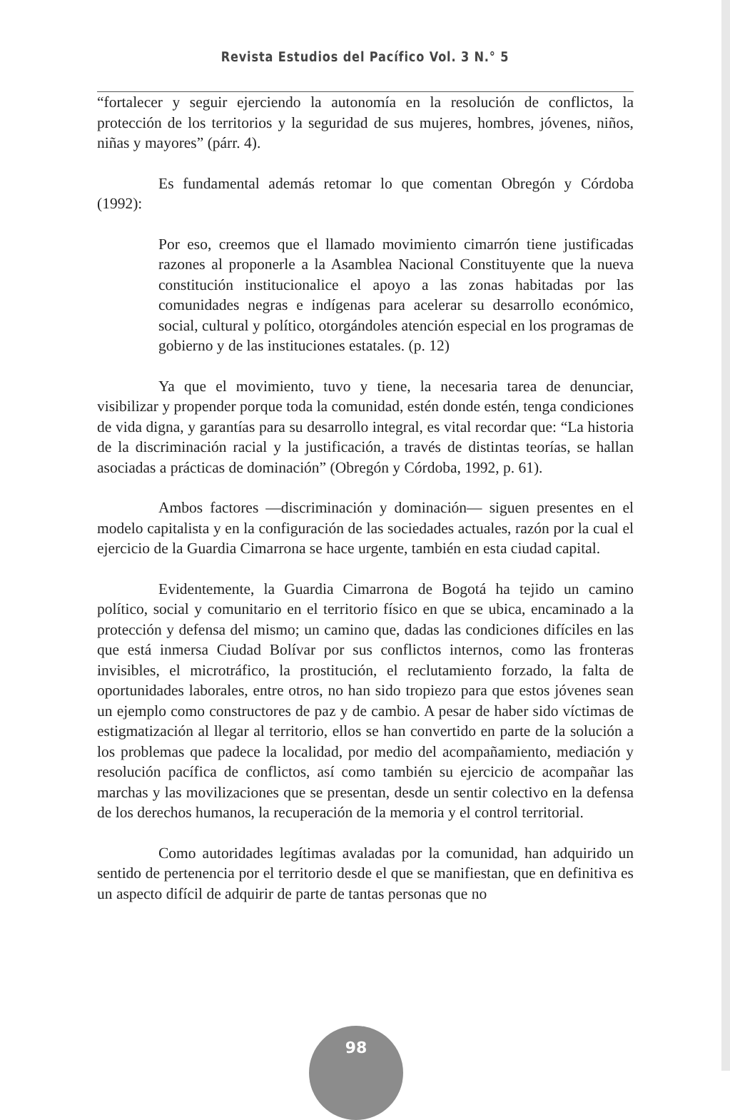Revista Estudios del Pacífico Vol. 3 N.° 5
“fortalecer y seguir ejerciendo la autonomía en la resolución de conflictos, la protección de los territorios y la seguridad de sus mujeres, hombres, jóvenes, niños, niñas y mayores” (párr. 4).
Es fundamental además retomar lo que comentan Obregón y Córdoba (1992):
Por eso, creemos que el llamado movimiento cimarrón tiene justificadas razones al proponerle a la Asamblea Nacional Constituyente que la nueva constitución institucionalice el apoyo a las zonas habitadas por las comunidades negras e indígenas para acelerar su desarrollo económico, social, cultural y político, otorgándoles atención especial en los programas de gobierno y de las instituciones estatales. (p. 12)
Ya que el movimiento, tuvo y tiene, la necesaria tarea de denunciar, visibilizar y propender porque toda la comunidad, estén donde estén, tenga condiciones de vida digna, y garantías para su desarrollo integral, es vital recordar que: “La historia de la discriminación racial y la justificación, a través de distintas teorías, se hallan asociadas a prácticas de dominación” (Obregón y Córdoba, 1992, p. 61).
Ambos factores —discriminación y dominación— siguen presentes en el modelo capitalista y en la configuración de las sociedades actuales, razón por la cual el ejercicio de la Guardia Cimarrona se hace urgente, también en esta ciudad capital.
Evidentemente, la Guardia Cimarrona de Bogotá ha tejido un camino político, social y comunitario en el territorio físico en que se ubica, encaminado a la protección y defensa del mismo; un camino que, dadas las condiciones difíciles en las que está inmersa Ciudad Bolívar por sus conflictos internos, como las fronteras invisibles, el microtráfico, la prostitución, el reclutamiento forzado, la falta de oportunidades laborales, entre otros, no han sido tropiezo para que estos jóvenes sean un ejemplo como constructores de paz y de cambio. A pesar de haber sido víctimas de estigmatización al llegar al territorio, ellos se han convertido en parte de la solución a los problemas que padece la localidad, por medio del acompañamiento, mediación y resolución pacífica de conflictos, así como también su ejercicio de acompañar las marchas y las movilizaciones que se presentan, desde un sentir colectivo en la defensa de los derechos humanos, la recuperación de la memoria y el control territorial.
Como autoridades legítimas avaladas por la comunidad, han adquirido un sentido de pertenencia por el territorio desde el que se manifiestan, que en definitiva es un aspecto difícil de adquirir de parte de tantas personas que no
98